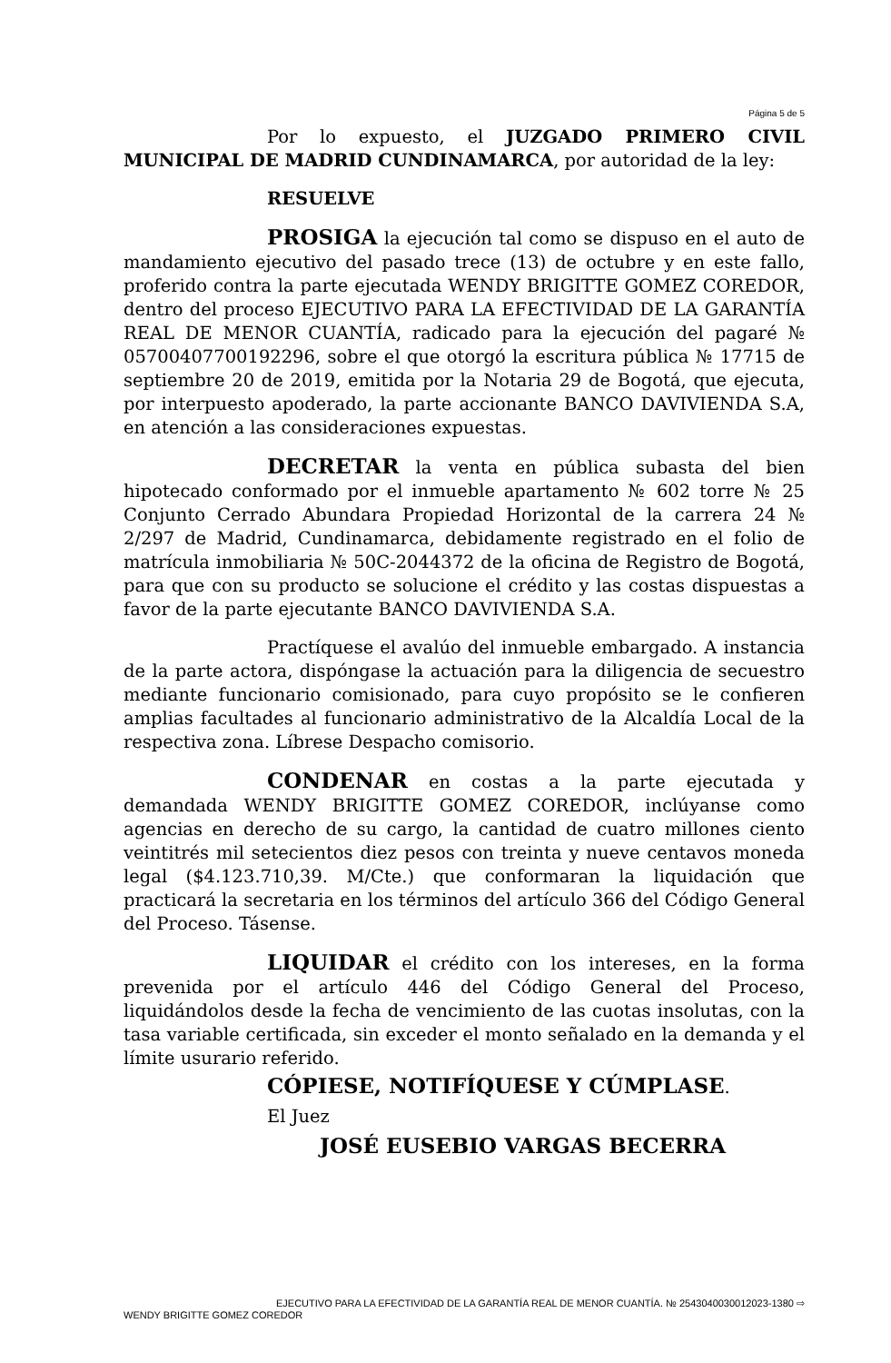Página 5 de 5
Por lo expuesto, el JUZGADO PRIMERO CIVIL MUNICIPAL DE MADRID CUNDINAMARCA, por autoridad de la ley:
RESUELVE
PROSIGA la ejecución tal como se dispuso en el auto de mandamiento ejecutivo del pasado trece (13) de octubre y en este fallo, proferido contra la parte ejecutada WENDY BRIGITTE GOMEZ COREDOR, dentro del proceso EJECUTIVO PARA LA EFECTIVIDAD DE LA GARANTÍA REAL DE MENOR CUANTÍA, radicado para la ejecución del pagaré № 05700407700192296, sobre el que otorgó la escritura pública № 17715 de septiembre 20 de 2019, emitida por la Notaria 29 de Bogotá, que ejecuta, por interpuesto apoderado, la parte accionante BANCO DAVIVIENDA S.A, en atención a las consideraciones expuestas.
DECRETAR la venta en pública subasta del bien hipotecado conformado por el inmueble apartamento № 602 torre № 25 Conjunto Cerrado Abundara Propiedad Horizontal de la carrera 24 № 2/297 de Madrid, Cundinamarca, debidamente registrado en el folio de matrícula inmobiliaria № 50C-2044372 de la oficina de Registro de Bogotá, para que con su producto se solucione el crédito y las costas dispuestas a favor de la parte ejecutante BANCO DAVIVIENDA S.A.
Practíquese el avalúo del inmueble embargado. A instancia de la parte actora, dispóngase la actuación para la diligencia de secuestro mediante funcionario comisionado, para cuyo propósito se le confieren amplias facultades al funcionario administrativo de la Alcaldía Local de la respectiva zona. Líbrese Despacho comisorio.
CONDENAR en costas a la parte ejecutada y demandada WENDY BRIGITTE GOMEZ COREDOR, inclúyanse como agencias en derecho de su cargo, la cantidad de cuatro millones ciento veintitrés mil setecientos diez pesos con treinta y nueve centavos moneda legal ($4.123.710,39. M/Cte.) que conformaran la liquidación que practicará la secretaria en los términos del artículo 366 del Código General del Proceso. Tásense.
LIQUIDAR el crédito con los intereses, en la forma prevenida por el artículo 446 del Código General del Proceso, liquidándolos desde la fecha de vencimiento de las cuotas insolutas, con la tasa variable certificada, sin exceder el monto señalado en la demanda y el límite usurario referido.
CÓPIESE, NOTIFÍQUESE Y CÚMPLASE.
El Juez
JOSÉ EUSEBIO VARGAS BECERRA
EJECUTIVO PARA LA EFECTIVIDAD DE LA GARANTÍA REAL DE MENOR CUANTÍA. № 254304003001​2023-1380 ⇨
WENDY BRIGITTE GOMEZ COREDOR